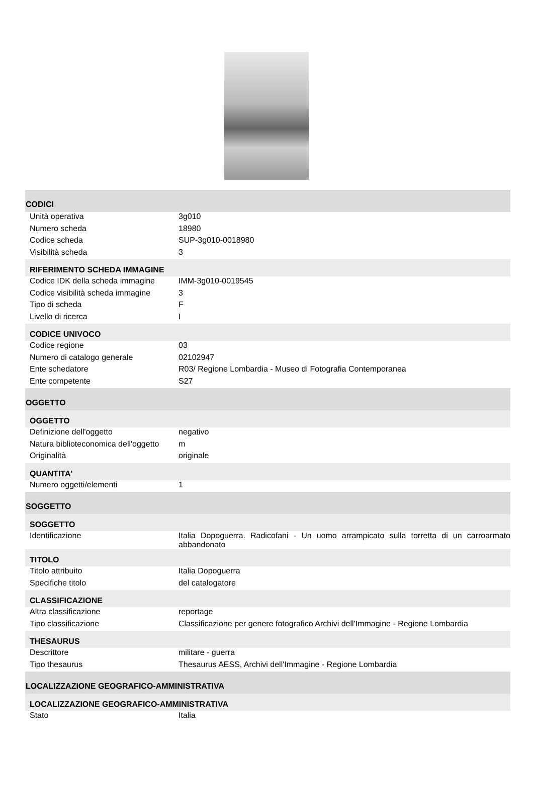| CODICI | |
| Unità operativa | 3g010 |
| Numero scheda | 18980 |
| Codice scheda | SUP-3g010-0018980 |
| Visibilità scheda | 3 |
| RIFERIMENTO SCHEDA IMMAGINE | |
| Codice IDK della scheda immagine | IMM-3g010-0019545 |
| Codice visibilità scheda immagine | 3 |
| Tipo di scheda | F |
| Livello di ricerca | I |
| CODICE UNIVOCO | |
| Codice regione | 03 |
| Numero di catalogo generale | 02102947 |
| Ente schedatore | R03/ Regione Lombardia - Museo di Fotografia Contemporanea |
| Ente competente | S27 |
| OGGETTO | |
| OGGETTO | |
| Definizione dell'oggetto | negativo |
| Natura biblioteconomica dell'oggetto | m |
| Originalità | originale |
| QUANTITA' | |
| Numero oggetti/elementi | 1 |
| SOGGETTO | |
| SOGGETTO | |
| Identificazione | Italia Dopoguerra. Radicofani - Un uomo arrampicato sulla torretta di un carroarmato abbandonato |
| TITOLO | |
| Titolo attribuito | Italia Dopoguerra |
| Specifiche titolo | del catalogatore |
| CLASSIFICAZIONE | |
| Altra classificazione | reportage |
| Tipo classificazione | Classificazione per genere fotografico Archivi dell'Immagine - Regione Lombardia |
| THESAURUS | |
| Descrittore | militare - guerra |
| Tipo thesaurus | Thesaurus AESS, Archivi dell'Immagine - Regione Lombardia |
| LOCALIZZAZIONE GEOGRAFICO-AMMINISTRATIVA | |
| LOCALIZZAZIONE GEOGRAFICO-AMMINISTRATIVA | |
| Stato | Italia |